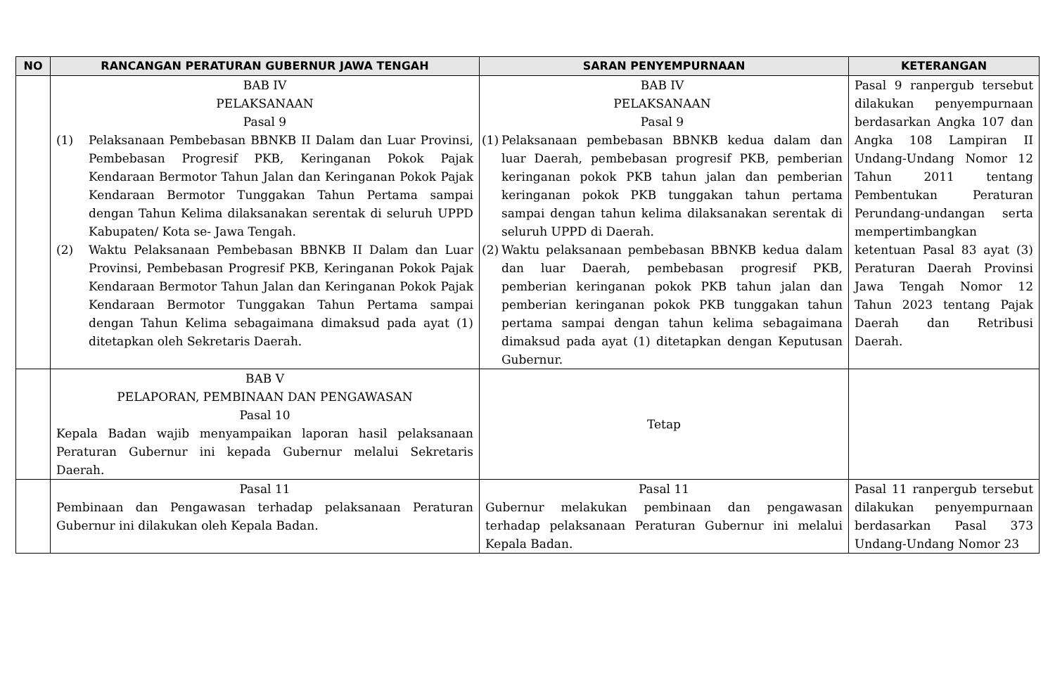| NO | RANCANGAN PERATURAN GUBERNUR JAWA TENGAH | SARAN PENYEMPURNAAN | KETERANGAN |
| --- | --- | --- | --- |
| | BAB IV PELAKSANAAN Pasal 9 (1) Pelaksanaan Pembebasan BBNKB II Dalam dan Luar Provinsi, Pembebasan Progresif PKB, Keringanan Pokok Pajak Kendaraan Bermotor Tahun Jalan dan Keringanan Pokok Pajak Kendaraan Bermotor Tunggakan Tahun Pertama sampai dengan Tahun Kelima dilaksanakan serentak di seluruh UPPD Kabupaten/ Kota se- Jawa Tengah. (2) Waktu Pelaksanaan Pembebasan BBNKB II Dalam dan Luar Provinsi, Pembebasan Progresif PKB, Keringanan Pokok Pajak Kendaraan Bermotor Tahun Jalan dan Keringanan Pokok Pajak Kendaraan Bermotor Tunggakan Tahun Pertama sampai dengan Tahun Kelima sebagaimana dimaksud pada ayat (1) ditetapkan oleh Sekretaris Daerah. | BAB IV PELAKSANAAN Pasal 9 (1) Pelaksanaan pembebasan BBNKB kedua dalam dan luar Daerah, pembebasan progresif PKB, pemberian keringanan pokok PKB tahun jalan dan pemberian keringanan pokok PKB tunggakan tahun pertama sampai dengan tahun kelima dilaksanakan serentak di seluruh UPPD di Daerah. (2) Waktu pelaksanaan pembebasan BBNKB kedua dalam dan luar Daerah, pembebasan progresif PKB, pemberian keringanan pokok PKB tahun jalan dan pemberian keringanan pokok PKB tunggakan tahun pertama sampai dengan tahun kelima sebagaimana dimaksud pada ayat (1) ditetapkan dengan Keputusan Gubernur. | Pasal 9 ranpergub tersebut dilakukan penyempurnaan berdasarkan Angka 107 dan Angka 108 Lampiran II Undang-Undang Nomor 12 Tahun 2011 tentang Pembentukan Peraturan Perundang-undangan serta mempertimbangkan ketentuan Pasal 83 ayat (3) Peraturan Daerah Provinsi Jawa Tengah Nomor 12 Tahun 2023 tentang Pajak Daerah dan Retribusi Daerah. |
| | BAB V PELAPORAN, PEMBINAAN DAN PENGAWASAN Pasal 10 Kepala Badan wajib menyampaikan laporan hasil pelaksanaan Peraturan Gubernur ini kepada Gubernur melalui Sekretaris Daerah. | Tetap | |
| | Pasal 11 Pembinaan dan Pengawasan terhadap pelaksanaan Peraturan Gubernur ini dilakukan oleh Kepala Badan. | Pasal 11 Gubernur melakukan pembinaan dan pengawasan terhadap pelaksanaan Peraturan Gubernur ini melalui Kepala Badan. | Pasal 11 ranpergub tersebut dilakukan penyempurnaan berdasarkan Pasal 373 Undang-Undang Nomor 23 |